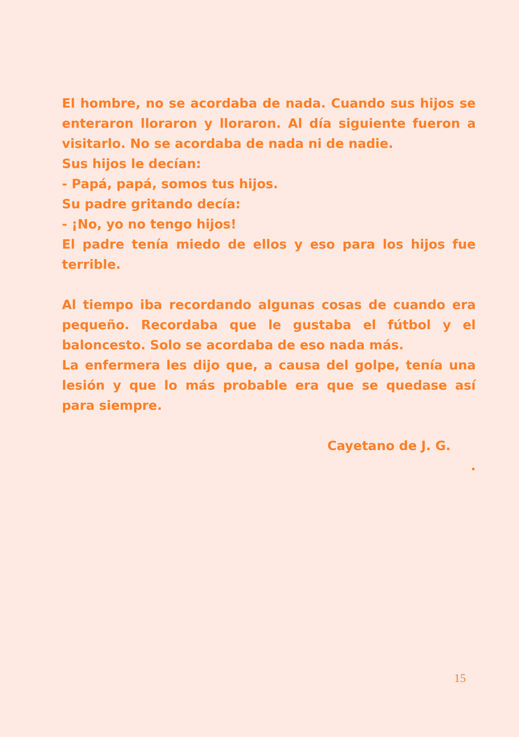El hombre, no se acordaba de nada. Cuando sus hijos se enteraron lloraron y lloraron. Al día siguiente fueron a visitarlo. No se acordaba de nada ni de nadie.
Sus hijos le decían:
- Papá, papá, somos tus hijos.
Su padre gritando decía:
- ¡No, yo no tengo hijos!
El padre tenía miedo de ellos y eso para los hijos fue terrible.
Al tiempo iba recordando algunas cosas de cuando era pequeño. Recordaba que le gustaba el fútbol y el baloncesto. Solo se acordaba de eso nada más.
La enfermera les dijo que, a causa del golpe, tenía una lesión y que lo más probable era que se quedase así para siempre.
Cayetano de J. G.
.
15